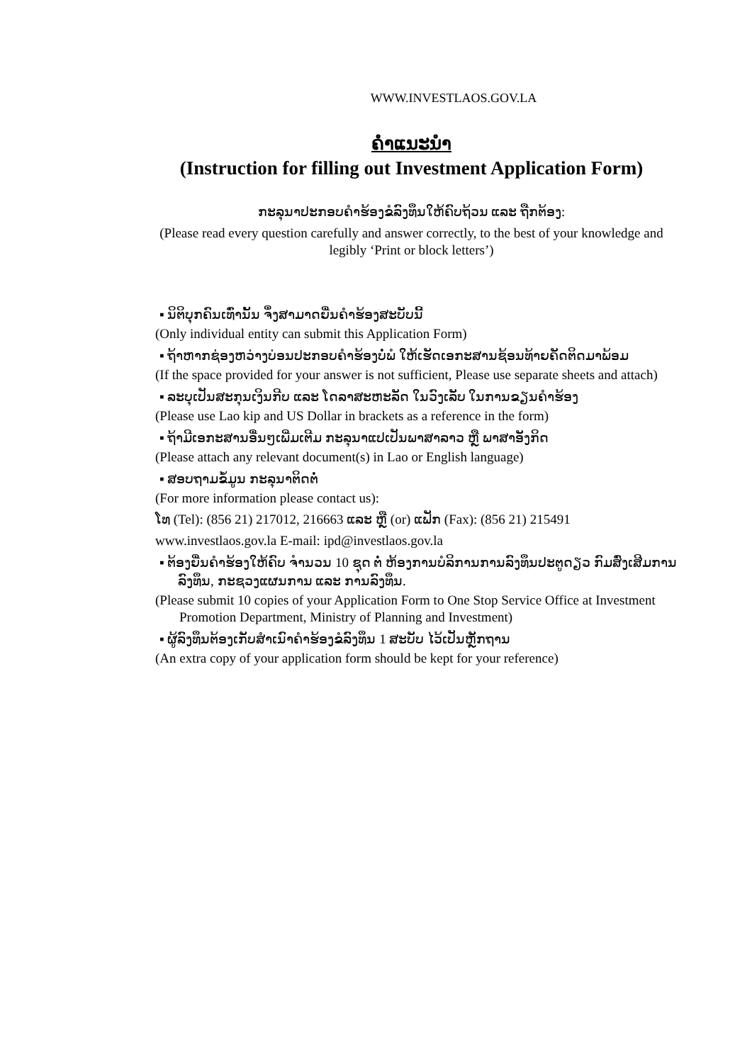WWW.INVESTLAOS.GOV.LA
ຄຳແນະນຳ
(Instruction for filling out Investment Application Form)
ກະລຸນາປະກອບຄຳຮ້ອງຂໍລົງທຶນໃຫ້ຄົບຖ້ວນ ແລະ ຖືກຕ້ອງ:
(Please read every question carefully and answer correctly, to the best of your knowledge and
legibly ‘Print or block letters’)
▪ ນິຕິບຸກຄົນເທົ່ານັ້ນ ຈຶ່ງສາມາດຍື່ນຄຳຮ້ອງສະບັບນີ້
(Only individual entity can submit this Application Form)
▪ ຖ້າຫາກຊ່ອງຫວ່າງບ່ອນປະກອບຄຳຮ້ອງບໍ່ພໍ ໃຫ້ເຮັດເອກະສານຊ້ອນທ້າຍຄັດຕິດມາພ້ອມ
(If the space provided for your answer is not sufficient, Please use separate sheets and attach)
▪ ລະບຸເປັນສະກຸນເງິນກີບ ແລະ ໂດລາສະຫະລັດ ໃນວົງເລັບ ໃນການຂຽນຄຳຮ້ອງ
(Please use Lao kip and US Dollar in brackets as a reference in the form)
▪ ຖ້າມີເອກະສານອື່ນໆເພີ່ມເຕີມ ກະລຸນາແປເປັນພາສາລາວ ຫຼື ພາສາອັງກິດ
(Please attach any relevant document(s) in Lao or English language)
▪ ສອບຖາມຂໍ້ມູນ ກະລຸນາຕິດຕໍ່
(For more information please contact us):
ໂທ (Tel): (856 21) 217012, 216663 ແລະ ຫຼື (or) ແຟັກ (Fax): (856 21) 215491
www.investlaos.gov.la E-mail: ipd@investlaos.gov.la
▪ ຕ້ອງຍື່ນຄຳຮ້ອງໃຫ້ຄົບ ຈຳນວນ 10 ຊຸດ ຕໍ່ ຫ້ອງການບໍລິການການລົງທຶນປະຕູດຽວ ກົມສົ່ງເສີມການລົງທຶນ, ກະຊວງແຜນການ ແລະ ການລົງທຶນ.
(Please submit 10 copies of your Application Form to One Stop Service Office at Investment Promotion Department, Ministry of Planning and Investment)
▪ ຜູ້ລົງທຶນຕ້ອງເກັບສຳເນົາຄຳຮ້ອງຂໍລົງທຶນ 1 ສະບັບ ໄວ້ເປັນຫຼັກຖານ
(An extra copy of your application form should be kept for your reference)